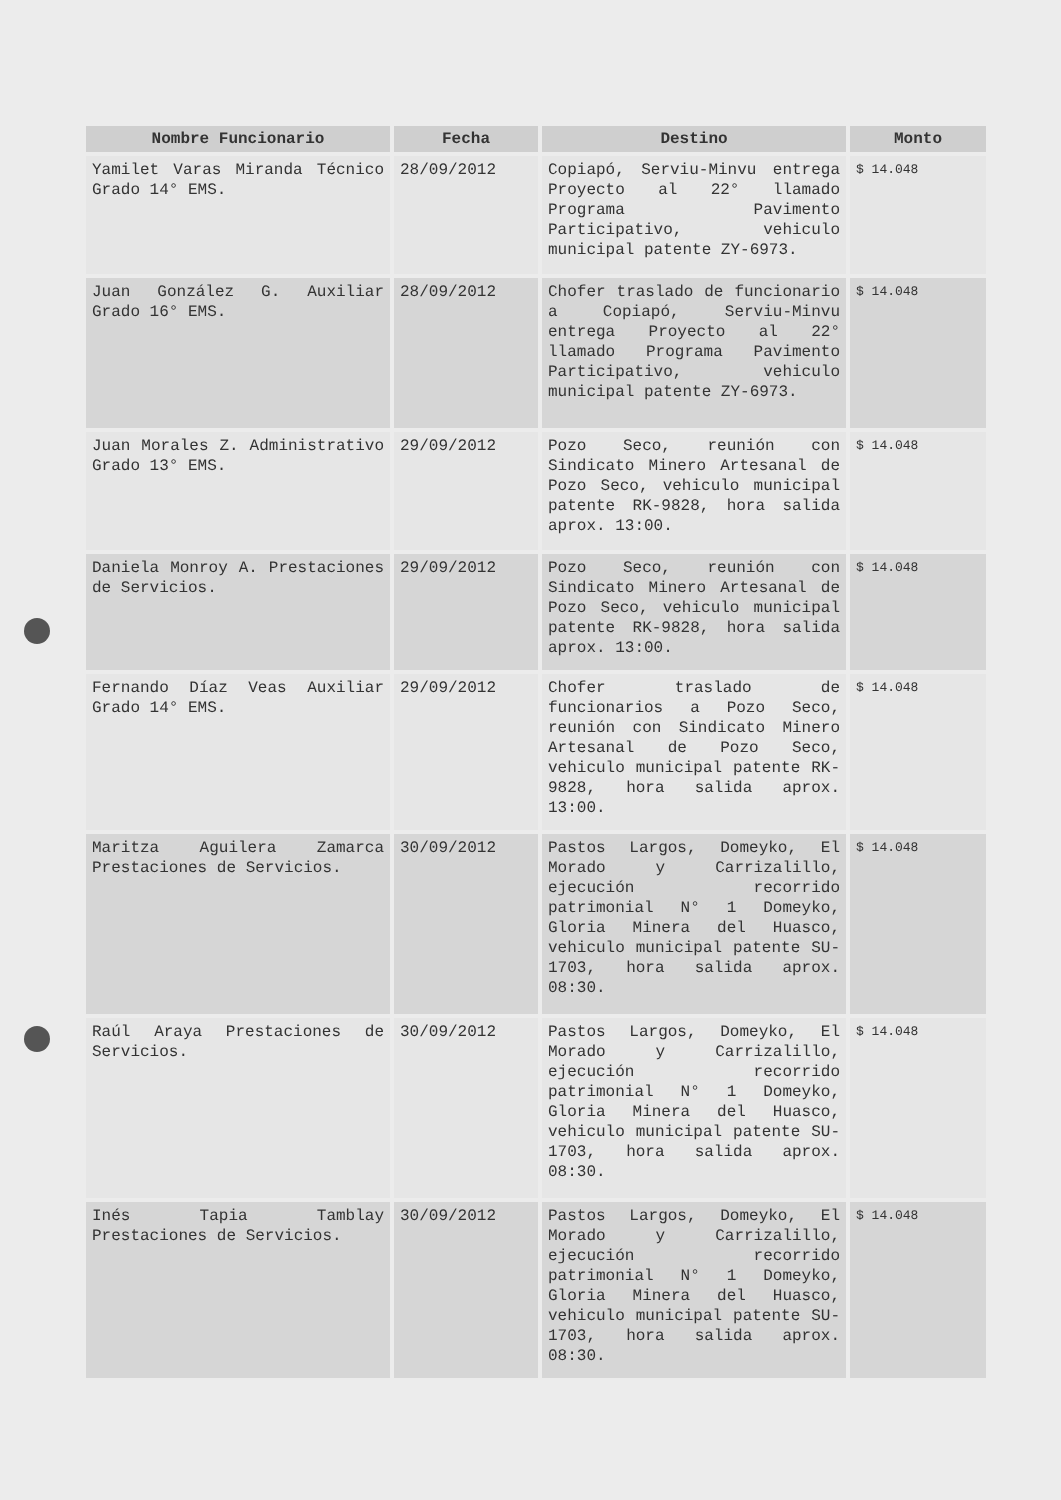| Nombre Funcionario | Fecha | Destino | Monto |
| --- | --- | --- | --- |
| Yamilet Varas Miranda Técnico Grado 14° EMS. | 28/09/2012 | Copiapó, Serviu-Minvu entrega Proyecto al 22° llamado Programa Pavimento Participativo, vehiculo municipal patente ZY-6973. | $ 14.048 |
| Juan González G. Auxiliar Grado 16° EMS. | 28/09/2012 | Chofer traslado de funcionario a Copiapó, Serviu-Minvu entrega Proyecto al 22° llamado Programa Pavimento Participativo, vehiculo municipal patente ZY-6973. | $ 14.048 |
| Juan Morales Z. Administrativo Grado 13° EMS. | 29/09/2012 | Pozo Seco, reunión con Sindicato Minero Artesanal de Pozo Seco, vehiculo municipal patente RK-9828, hora salida aprox. 13:00. | $ 14.048 |
| Daniela Monroy A. Prestaciones de Servicios. | 29/09/2012 | Pozo Seco, reunión con Sindicato Minero Artesanal de Pozo Seco, vehiculo municipal patente RK-9828, hora salida aprox. 13:00. | $ 14.048 |
| Fernando Díaz Veas Auxiliar Grado 14° EMS. | 29/09/2012 | Chofer traslado de funcionarios a Pozo Seco, reunión con Sindicato Minero Artesanal de Pozo Seco, vehiculo municipal patente RK-9828, hora salida aprox. 13:00. | $ 14.048 |
| Maritza Aguilera Zamarca Prestaciones de Servicios. | 30/09/2012 | Pastos Largos, Domeyko, El Morado y Carrizalillo, ejecución recorrido patrimonial N° 1 Domeyko, Gloria Minera del Huasco, vehiculo municipal patente SU-1703, hora salida aprox. 08:30. | $ 14.048 |
| Raúl Araya Prestaciones de Servicios. | 30/09/2012 | Pastos Largos, Domeyko, El Morado y Carrizalillo, ejecución recorrido patrimonial N° 1 Domeyko, Gloria Minera del Huasco, vehiculo municipal patente SU-1703, hora salida aprox. 08:30. | $ 14.048 |
| Inés Tapia Tamblay Prestaciones de Servicios. | 30/09/2012 | Pastos Largos, Domeyko, El Morado y Carrizalillo, ejecución recorrido patrimonial N° 1 Domeyko, Gloria Minera del Huasco, vehiculo municipal patente SU-1703, hora salida aprox. 08:30. | $ 14.048 |